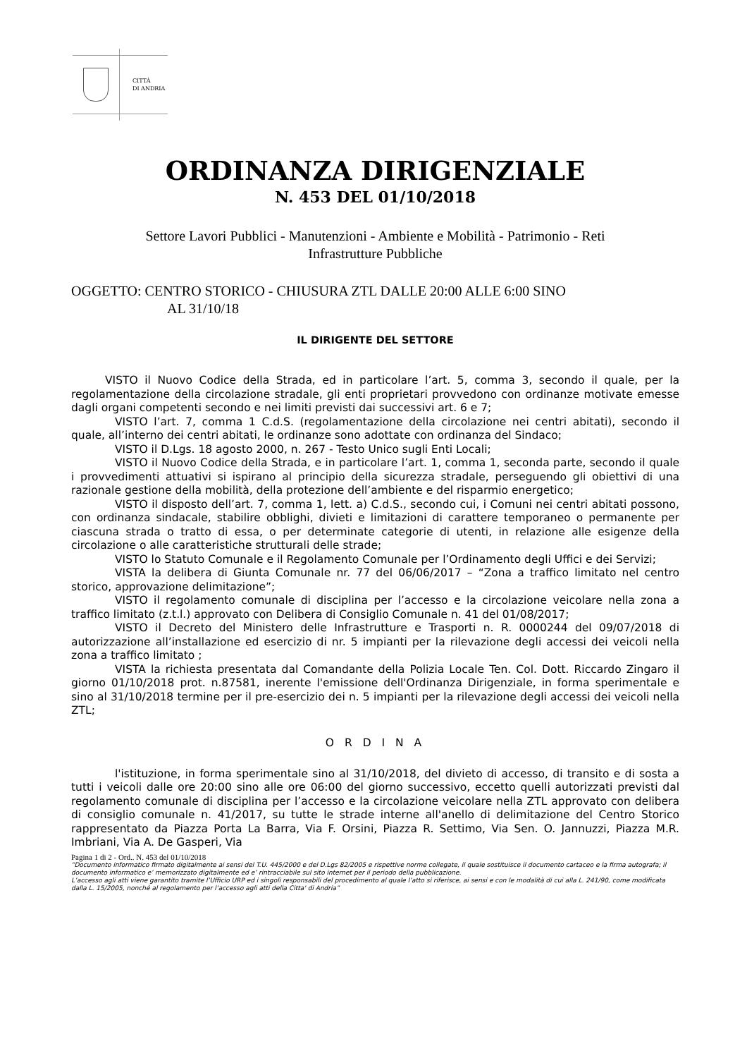CITTÀ
DI ANDRIA
ORDINANZA DIRIGENZIALE
N. 453 DEL 01/10/2018
Settore Lavori Pubblici - Manutenzioni - Ambiente e Mobilità - Patrimonio - Reti
Infrastrutture Pubbliche
OGGETTO: CENTRO STORICO - CHIUSURA ZTL DALLE 20:00 ALLE 6:00 SINO
AL 31/10/18
IL DIRIGENTE DEL SETTORE
VISTO il Nuovo Codice della Strada, ed in particolare l’art. 5, comma 3, secondo il quale, per la regolamentazione della circolazione stradale, gli enti proprietari provvedono con ordinanze motivate emesse dagli organi competenti secondo e nei limiti previsti dai successivi art. 6 e 7;
VISTO l’art. 7, comma 1 C.d.S. (regolamentazione della circolazione nei centri abitati), secondo il quale, all’interno dei centri abitati, le ordinanze sono adottate con ordinanza del Sindaco;
VISTO il D.Lgs. 18 agosto 2000, n. 267 - Testo Unico sugli Enti Locali;
VISTO il Nuovo Codice della Strada, e in particolare l’art. 1, comma 1, seconda parte, secondo il quale i provvedimenti attuativi si ispirano al principio della sicurezza stradale, perseguendo gli obiettivi di una razionale gestione della mobilità, della protezione dell’ambiente e del risparmio energetico;
VISTO il disposto dell’art. 7, comma 1, lett. a) C.d.S., secondo cui, i Comuni nei centri abitati possono, con ordinanza sindacale, stabilire obblighi, divieti e limitazioni di carattere temporaneo o permanente per ciascuna strada o tratto di essa, o per determinate categorie di utenti, in relazione alle esigenze della circolazione o alle caratteristiche strutturali delle strade;
VISTO lo Statuto Comunale e il Regolamento Comunale per l’Ordinamento degli Uffici e dei Servizi;
VISTA la delibera di Giunta Comunale nr. 77 del 06/06/2017 – “Zona a traffico limitato nel centro storico, approvazione delimitazione”;
VISTO il regolamento comunale di disciplina per l’accesso e la circolazione veicolare nella zona a traffico limitato (z.t.l.) approvato con Delibera di Consiglio Comunale n. 41 del 01/08/2017;
VISTO il Decreto del Ministero delle Infrastrutture e Trasporti n. R. 0000244 del 09/07/2018 di autorizzazione all’installazione ed esercizio di nr. 5 impianti per la rilevazione degli accessi dei veicoli nella zona a traffico limitato ;
VISTA la richiesta presentata dal Comandante della Polizia Locale Ten. Col. Dott. Riccardo Zingaro il giorno 01/10/2018 prot. n.87581, inerente l'emissione dell'Ordinanza Dirigenziale, in forma sperimentale e sino al 31/10/2018 termine per il pre-esercizio dei n. 5 impianti per la rilevazione degli accessi dei veicoli nella ZTL;
O R D I N A
l'istituzione, in forma sperimentale sino al 31/10/2018, del divieto di accesso, di transito e di sosta a tutti i veicoli dalle ore 20:00 sino alle ore 06:00 del giorno successivo, eccetto quelli autorizzati previsti dal regolamento comunale di disciplina per l’accesso e la circolazione veicolare nella ZTL approvato con delibera di consiglio comunale n. 41/2017, su tutte le strade interne all'anello di delimitazione del Centro Storico rappresentato da Piazza Porta La Barra, Via F. Orsini, Piazza R. Settimo, Via Sen. O. Jannuzzi, Piazza M.R. Imbriani, Via A. De Gasperi, Via
Pagina 1 di 2 - Ord.. N. 453 del 01/10/2018
“Documento informatico firmato digitalmente ai sensi del T.U. 445/2000 e del D.Lgs 82/2005 e rispettive norme collegate, il quale sostituisce il documento cartaceo e la firma autografa; il documento informatico e’ memorizzato digitalmente ed e’ rintracciabile sul sito internet per il periodo della pubblicazione.
L’accesso agli atti viene garantito tramite l’Ufficio URP ed i singoli responsabili del procedimento al quale l’atto si riferisce, ai sensi e con le modalità di cui alla L. 241/90, come modificata dalla L. 15/2005, nonché al regolamento per l’accesso agli atti della Citta' di Andria”